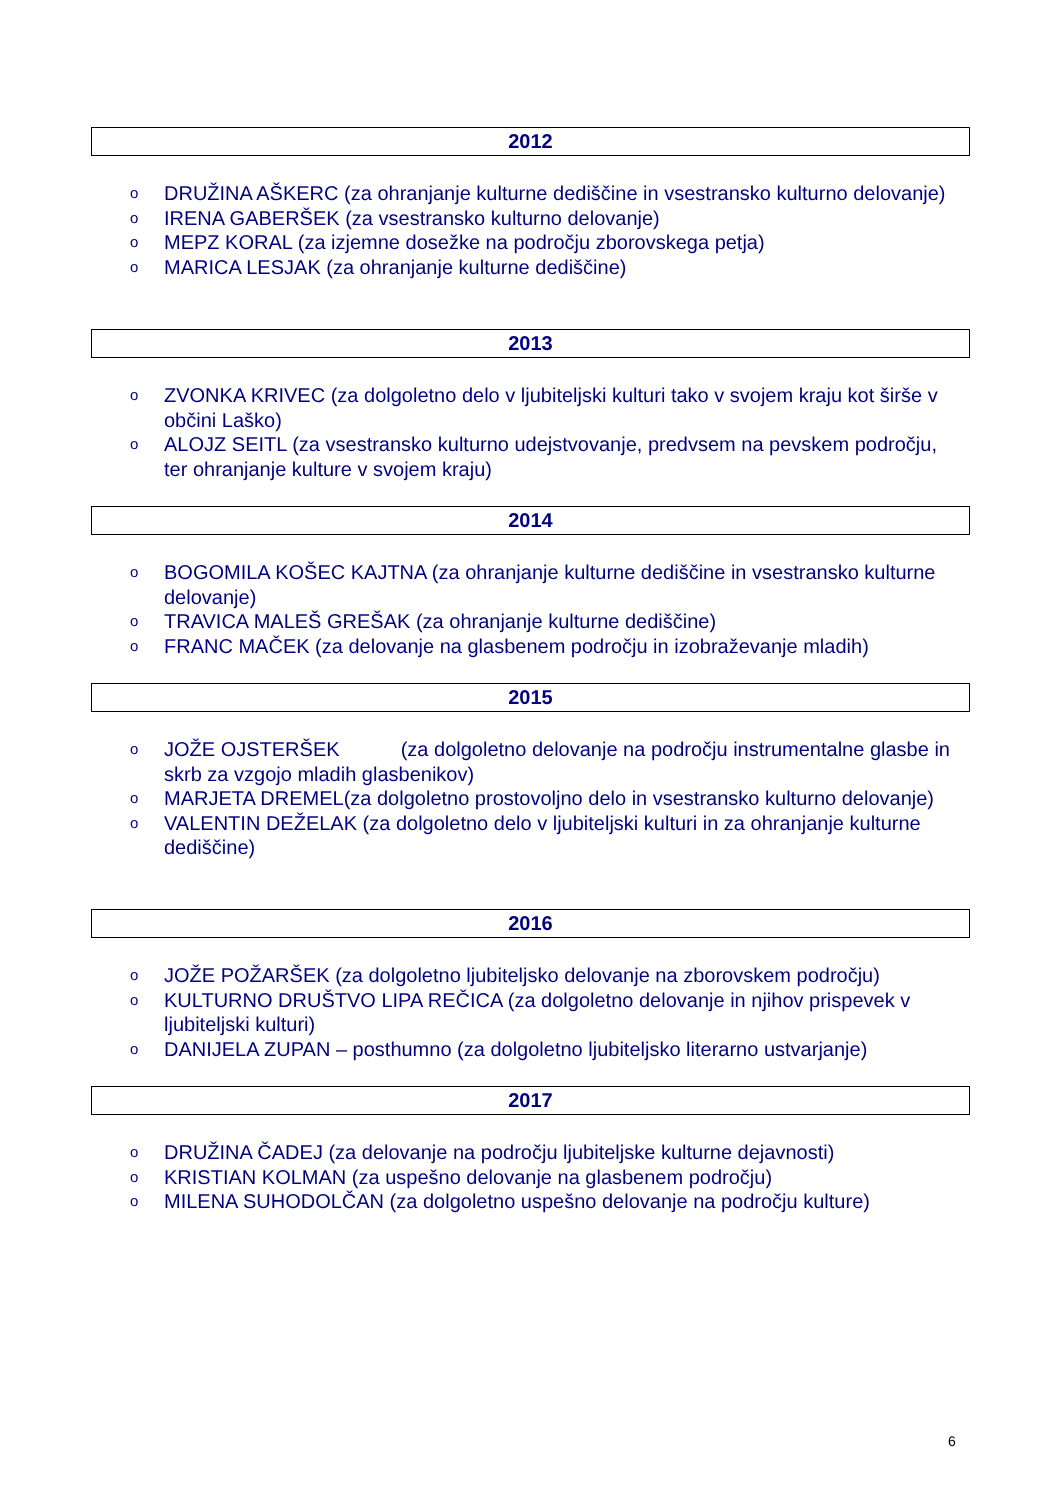2012
o DRUŽINA AŠKERC (za ohranjanje kulturne dediščine in vsestransko kulturno delovanje)
o IRENA GABERŠEK (za vsestransko kulturno delovanje)
o MEPZ KORAL (za izjemne dosežke na področju zborovskega petja)
o MARICA LESJAK (za ohranjanje kulturne dediščine)
2013
o ZVONKA KRIVEC (za dolgoletno delo v ljubiteljski kulturi tako v svojem kraju kot širše v občini Laško)
o ALOJZ SEITL (za vsestransko kulturno udejstvovanje, predvsem na pevskem področju, ter ohranjanje kulture v svojem kraju)
2014
o BOGOMILA KOŠEC KAJTNA (za ohranjanje kulturne dediščine in vsestransko kulturne delovanje)
o TRAVICA MALEŠ GREŠAK (za ohranjanje kulturne dediščine)
o FRANC MAČEK (za delovanje na glasbenem področju in izobraževanje mladih)
2015
o JOŽE OJSTERŠEK (za dolgoletno delovanje na področju instrumentalne glasbe in skrb za vzgojo mladih glasbenikov)
o MARJETA DREMEL(za dolgoletno prostovoljno delo in vsestransko kulturno delovanje)
o VALENTIN DEŽELAK (za dolgoletno delo v ljubiteljski kulturi in za ohranjanje kulturne dediščine)
2016
o JOŽE POŽARŠEK (za dolgoletno ljubiteljsko delovanje na zborovskem področju)
o KULTURNO DRUŠTVO LIPA REČICA (za dolgoletno delovanje in njihov prispevek v ljubiteljski kulturi)
o DANIJELA ZUPAN – posthumno (za dolgoletno ljubiteljsko literarno ustvarjanje)
2017
o DRUŽINA ČADEJ (za delovanje na področju ljubiteljske kulturne dejavnosti)
o KRISTIAN KOLMAN (za uspešno delovanje na glasbenem področju)
o MILENA SUHODOLČAN (za dolgoletno uspešno delovanje na področju kulture)
6